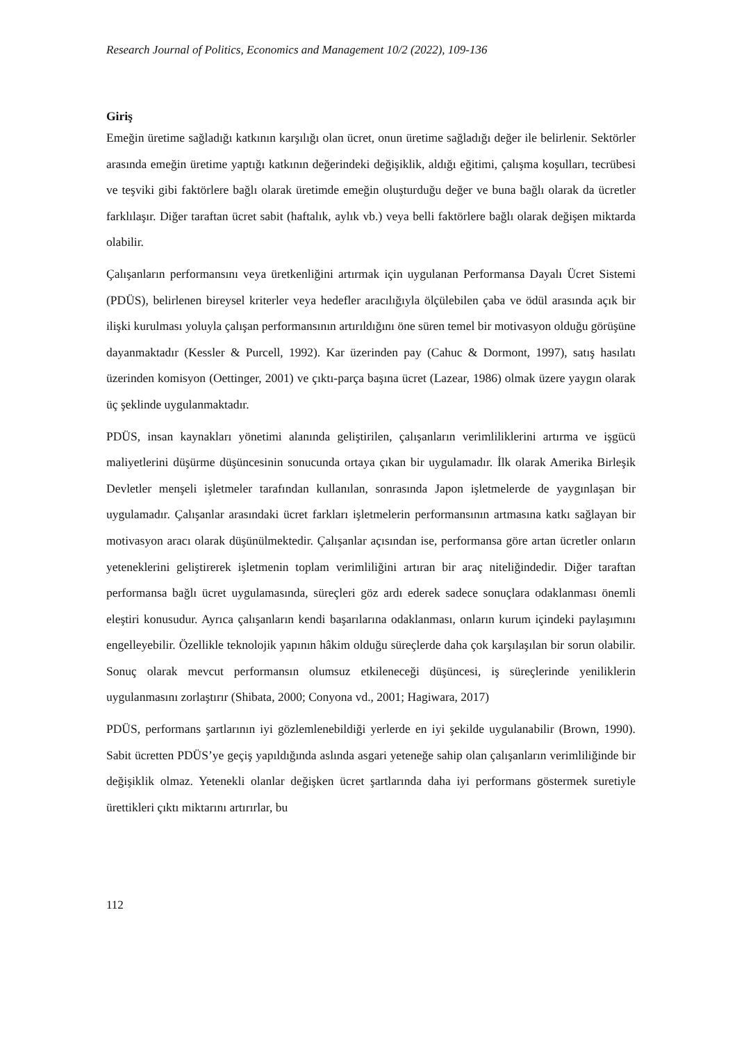Research Journal of Politics, Economics and Management 10/2 (2022), 109-136
Giriş
Emeğin üretime sağladığı katkının karşılığı olan ücret, onun üretime sağladığı değer ile belirlenir. Sektörler arasında emeğin üretime yaptığı katkının değerindeki değişiklik, aldığı eğitimi, çalışma koşulları, tecrübesi ve teşviki gibi faktörlere bağlı olarak üretimde emeğin oluşturduğu değer ve buna bağlı olarak da ücretler farklılaşır. Diğer taraftan ücret sabit (haftalık, aylık vb.) veya belli faktörlere bağlı olarak değişen miktarda olabilir.
Çalışanların performansını veya üretkenliğini artırmak için uygulanan Performansa Dayalı Ücret Sistemi (PDÜS), belirlenen bireysel kriterler veya hedefler aracılığıyla ölçülebilen çaba ve ödül arasında açık bir ilişki kurulması yoluyla çalışan performansının artırıldığını öne süren temel bir motivasyon olduğu görüşüne dayanmaktadır (Kessler & Purcell, 1992). Kar üzerinden pay (Cahuc & Dormont, 1997), satış hasılatı üzerinden komisyon (Oettinger, 2001) ve çıktı-parça başına ücret (Lazear, 1986) olmak üzere yaygın olarak üç şeklinde uygulanmaktadır.
PDÜS, insan kaynakları yönetimi alanında geliştirilen, çalışanların verimliliklerini artırma ve işgücü maliyetlerini düşürme düşüncesinin sonucunda ortaya çıkan bir uygulamadır. İlk olarak Amerika Birleşik Devletler menşeli işletmeler tarafından kullanılan, sonrasında Japon işletmelerde de yaygınlaşan bir uygulamadır. Çalışanlar arasındaki ücret farkları işletmelerin performansının artmasına katkı sağlayan bir motivasyon aracı olarak düşünülmektedir. Çalışanlar açısından ise, performansa göre artan ücretler onların yeteneklerini geliştirerek işletmenin toplam verimliliğini artıran bir araç niteliğindedir. Diğer taraftan performansa bağlı ücret uygulamasında, süreçleri göz ardı ederek sadece sonuçlara odaklanması önemli eleştiri konusudur. Ayrıca çalışanların kendi başarılarına odaklanması, onların kurum içindeki paylaşımını engelleyebilir. Özellikle teknolojik yapının hâkim olduğu süreçlerde daha çok karşılaşılan bir sorun olabilir. Sonuç olarak mevcut performansın olumsuz etkileneceği düşüncesi, iş süreçlerinde yeniliklerin uygulanmasını zorlaştırır (Shibata, 2000; Conyona vd., 2001; Hagiwara, 2017)
PDÜS, performans şartlarının iyi gözlemlenebildiği yerlerde en iyi şekilde uygulanabilir (Brown, 1990). Sabit ücretten PDÜS’ye geçiş yapıldığında aslında asgari yeteneğe sahip olan çalışanların verimliliğinde bir değişiklik olmaz. Yetenekli olanlar değişken ücret şartlarında daha iyi performans göstermek suretiyle ürettikleri çıktı miktarını artırırlar, bu
112